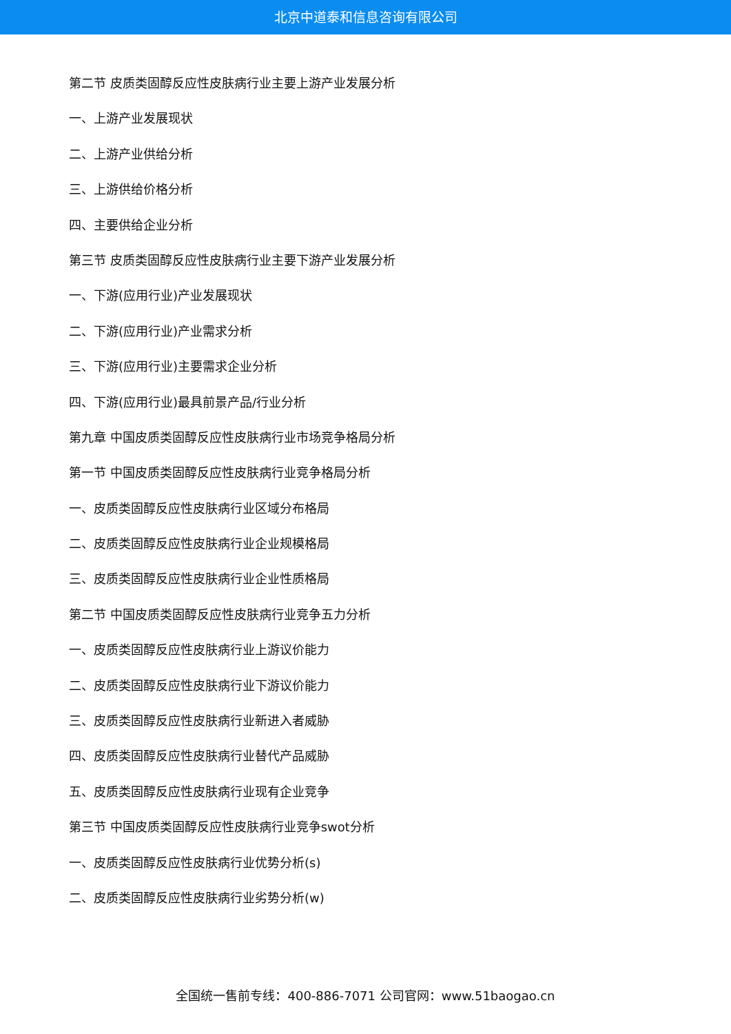北京中道泰和信息咨询有限公司
第二节 皮质类固醇反应性皮肤病行业主要上游产业发展分析
一、上游产业发展现状
二、上游产业供给分析
三、上游供给价格分析
四、主要供给企业分析
第三节 皮质类固醇反应性皮肤病行业主要下游产业发展分析
一、下游(应用行业)产业发展现状
二、下游(应用行业)产业需求分析
三、下游(应用行业)主要需求企业分析
四、下游(应用行业)最具前景产品/行业分析
第九章 中国皮质类固醇反应性皮肤病行业市场竞争格局分析
第一节 中国皮质类固醇反应性皮肤病行业竞争格局分析
一、皮质类固醇反应性皮肤病行业区域分布格局
二、皮质类固醇反应性皮肤病行业企业规模格局
三、皮质类固醇反应性皮肤病行业企业性质格局
第二节 中国皮质类固醇反应性皮肤病行业竞争五力分析
一、皮质类固醇反应性皮肤病行业上游议价能力
二、皮质类固醇反应性皮肤病行业下游议价能力
三、皮质类固醇反应性皮肤病行业新进入者威胁
四、皮质类固醇反应性皮肤病行业替代产品威胁
五、皮质类固醇反应性皮肤病行业现有企业竞争
第三节 中国皮质类固醇反应性皮肤病行业竞争swot分析
一、皮质类固醇反应性皮肤病行业优势分析(s)
二、皮质类固醇反应性皮肤病行业劣势分析(w)
全国统一售前专线：400-886-7071 公司官网：www.51baogao.cn